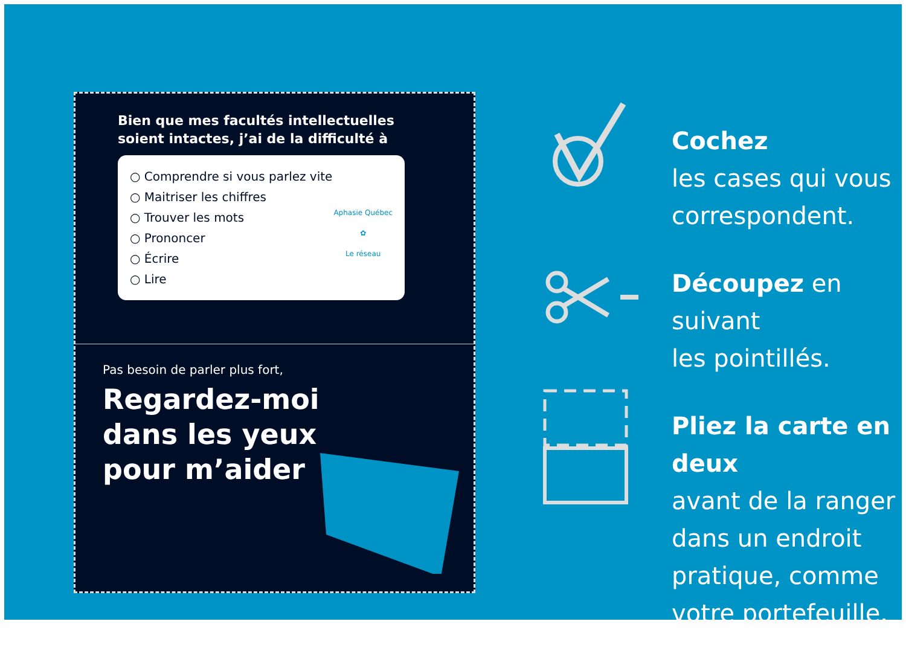Bien que mes facultés intellectuelles soient intactes, j’ai de la difficulté à
○ Comprendre si vous parlez vite
○ Maitriser les chiffres
○ Trouver les mots
○ Prononcer
○ Écrire
○ Lire
Aphasie Québec
✿
Le réseau
Pas besoin de parler plus fort,
Regardez-moi
dans les yeux
pour m’aider
Cochez
les cases qui vous
correspondent.
Découpez en suivant
les pointillés.
Pliez la carte en deux
avant de la ranger
dans un endroit
pratique, comme
votre portefeuille.